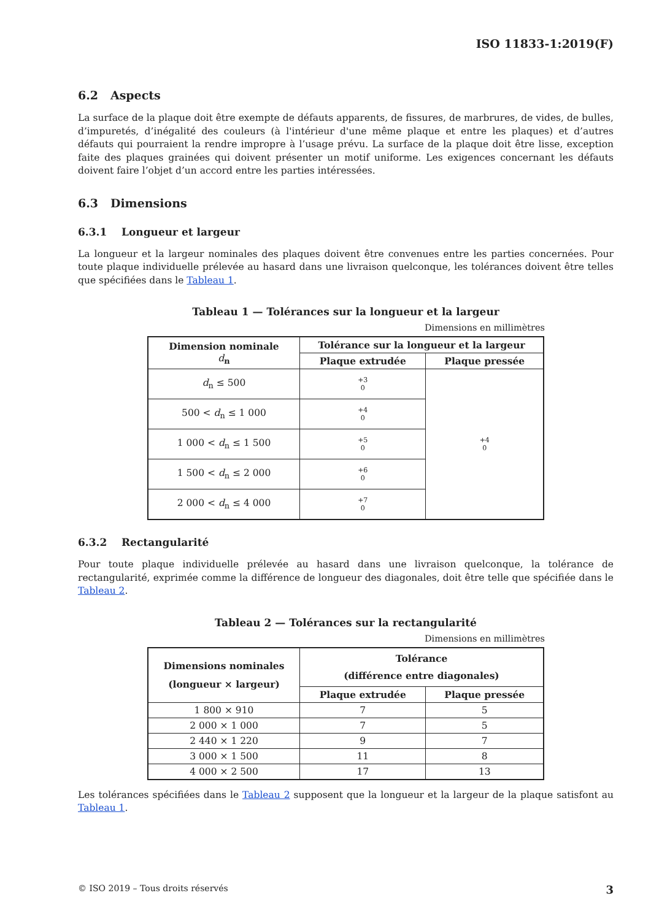ISO 11833-1:2019(F)
6.2 Aspects
La surface de la plaque doit être exempte de défauts apparents, de fissures, de marbrures, de vides, de bulles, d’impuretés, d’inégalité des couleurs (à l'intérieur d'une même plaque et entre les plaques) et d’autres défauts qui pourraient la rendre impropre à l’usage prévu. La surface de la plaque doit être lisse, exception faite des plaques grainées qui doivent présenter un motif uniforme. Les exigences concernant les défauts doivent faire l’objet d’un accord entre les parties intéressées.
6.3 Dimensions
6.3.1 Longueur et largeur
La longueur et la largeur nominales des plaques doivent être convenues entre les parties concernées. Pour toute plaque individuelle prélevée au hasard dans une livraison quelconque, les tolérances doivent être telles que spécifiées dans le Tableau 1.
Tableau 1 — Tolérances sur la longueur et la largeur
Dimensions en millimètres
| Dimension nominale d<sub>n</sub> | Tolérance sur la longueur et la largeur | |
| --- | --- | --- |
| | Plaque extrudée | Plaque pressée |
| d<sub>n</sub> ≤ 500 | +3 0 | +4 0 |
| 500 < d<sub>n</sub> ≤ 1 000 | +4 0 | |
| 1 000 < d<sub>n</sub> ≤ 1 500 | +5 0 | |
| 1 500 < d<sub>n</sub> ≤ 2 000 | +6 0 | |
| 2 000 < d<sub>n</sub> ≤ 4 000 | +7 0 | |
6.3.2 Rectangularité
Pour toute plaque individuelle prélevée au hasard dans une livraison quelconque, la tolérance de rectangularité, exprimée comme la différence de longueur des diagonales, doit être telle que spécifiée dans le Tableau 2.
Tableau 2 — Tolérances sur la rectangularité
Dimensions en millimètres
| Dimensions nominales (longueur × largeur) | Tolérance (différence entre diagonales) | |
| --- | --- | --- |
| | Plaque extrudée | Plaque pressée |
| 1 800 × 910 | 7 | 5 |
| 2 000 × 1 000 | 7 | 5 |
| 2 440 × 1 220 | 9 | 7 |
| 3 000 × 1 500 | 11 | 8 |
| 4 000 × 2 500 | 17 | 13 |
Les tolérances spécifiées dans le Tableau 2 supposent que la longueur et la largeur de la plaque satisfont au Tableau 1.
© ISO 2019 – Tous droits réservés 3